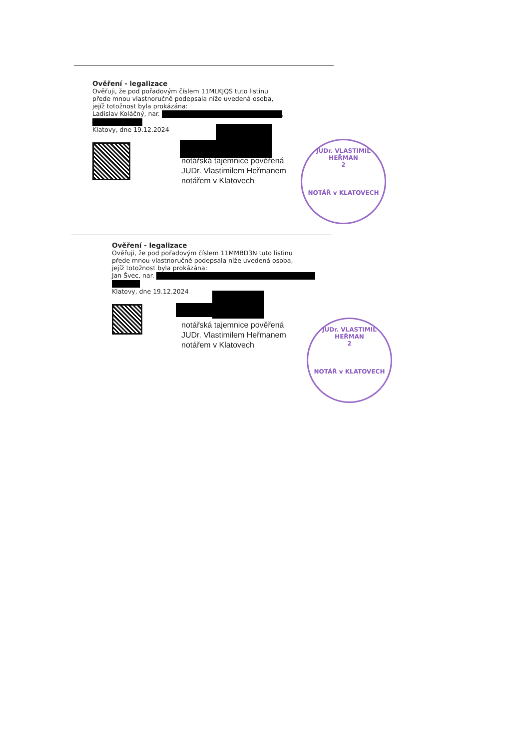Ověření - legalizace
Ověřuji, že pod pořadovým číslem 11MLKJQS tuto listinu
přede mnou vlastnoručně podepsala níže uvedená osoba,
jejíž totožnost byla prokázána:
Ladislav Koláčný, nar. ,
Klatovy, dne 19.12.2024
notářská tajemnice pověřená
JUDr. Vlastimilem Heřmanem
notářem v Klatovech
JUDr. VLASTIMIL HEŘMAN
2
NOTÁŘ v KLATOVECH
Ověření - legalizace
Ověřuji, že pod pořadovým číslem 11MMBD3N tuto listinu
přede mnou vlastnoručně podepsala níže uvedená osoba,
jejíž totožnost byla prokázána:
Jan Švec, nar.
Klatovy, dne 19.12.2024
notářská tajemnice pověřená
JUDr. Vlastimilem Heřmanem
notářem v Klatovech
JUDr. VLASTIMIL HEŘMAN
2
NOTÁŘ v KLATOVECH